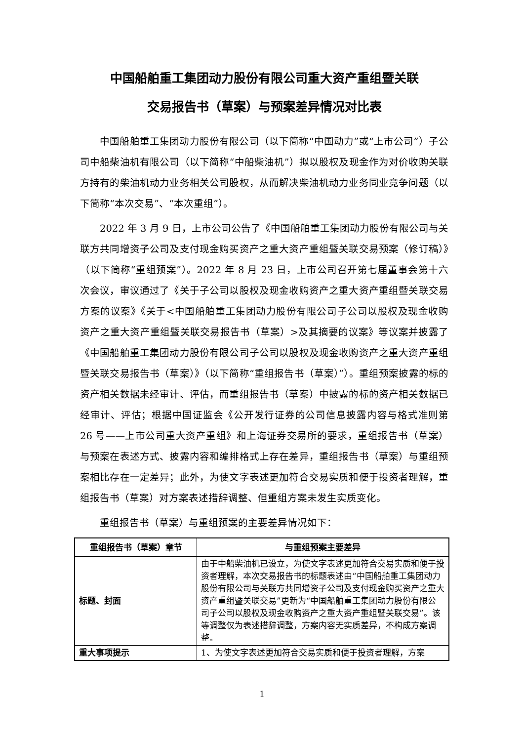中国船舶重工集团动力股份有限公司重大资产重组暨关联
交易报告书（草案）与预案差异情况对比表
中国船舶重工集团动力股份有限公司（以下简称“中国动力”或“上市公司”）子公司中船柴油机有限公司（以下简称“中船柴油机”）拟以股权及现金作为对价收购关联方持有的柴油机动力业务相关公司股权，从而解决柴油机动力业务同业竞争问题（以下简称“本次交易”、“本次重组”）。
2022 年 3 月 9 日，上市公司公告了《中国船舶重工集团动力股份有限公司与关联方共同增资子公司及支付现金购买资产之重大资产重组暨关联交易预案（修订稿）》（以下简称“重组预案”）。2022 年 8 月 23 日，上市公司召开第七届董事会第十六次会议，审议通过了《关于子公司以股权及现金收购资产之重大资产重组暨关联交易方案的议案》《关于<中国船舶重工集团动力股份有限公司子公司以股权及现金收购资产之重大资产重组暨关联交易报告书（草案）>及其摘要的议案》等议案并披露了《中国船舶重工集团动力股份有限公司子公司以股权及现金收购资产之重大资产重组暨关联交易报告书（草案）》（以下简称“重组报告书（草案）”）。重组预案披露的标的资产相关数据未经审计、评估，而重组报告书（草案）中披露的标的资产相关数据已经审计、评估；根据中国证监会《公开发行证券的公司信息披露内容与格式准则第 26 号——上市公司重大资产重组》和上海证券交易所的要求，重组报告书（草案）与预案在表述方式、披露内容和编排格式上存在差异，重组报告书（草案）与重组预案相比存在一定差异；此外，为使文字表述更加符合交易实质和便于投资者理解，重组报告书（草案）对方案表述措辞调整、但重组方案未发生实质变化。
重组报告书（草案）与重组预案的主要差异情况如下：
| 重组报告书（草案）章节 | 与重组预案主要差异 |
| --- | --- |
| 标题、封面 | 由于中船柴油机已设立，为使文字表述更加符合交易实质和便于投资者理解，本次交易报告书的标题表述由“中国船舶重工集团动力股份有限公司与关联方共同增资子公司及支付现金购买资产之重大资产重组暨关联交易”更新为“中国船舶重工集团动力股份有限公司子公司以股权及现金收购资产之重大资产重组暨关联交易”。该等调整仅为表述措辞调整，方案内容无实质差异，不构成方案调整。 |
| 重大事项提示 | 1、为使文字表述更加符合交易实质和便于投资者理解，方案 |
1